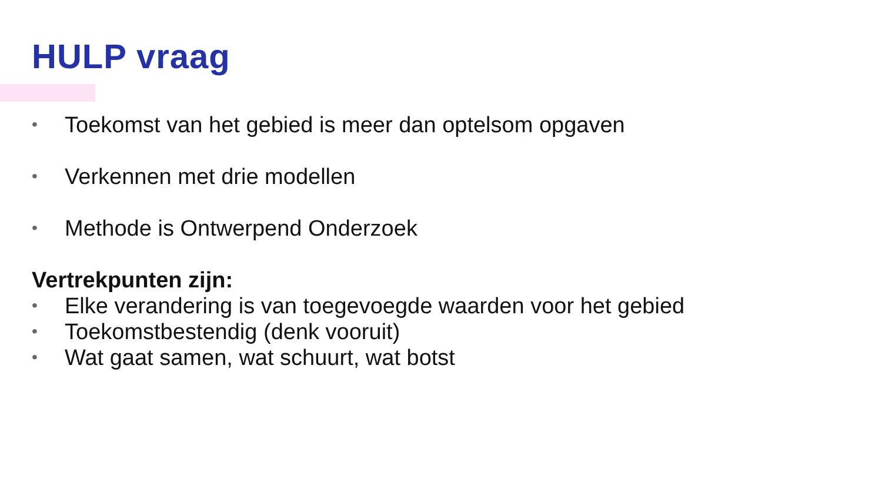HULP vraag
• Toekomst van het gebied is meer dan optelsom opgaven
• Verkennen met drie modellen
• Methode is Ontwerpend Onderzoek
Vertrekpunten zijn:
• Elke verandering is van toegevoegde waarden voor het gebied
• Toekomstbestendig (denk vooruit)
• Wat gaat samen, wat schuurt, wat botst